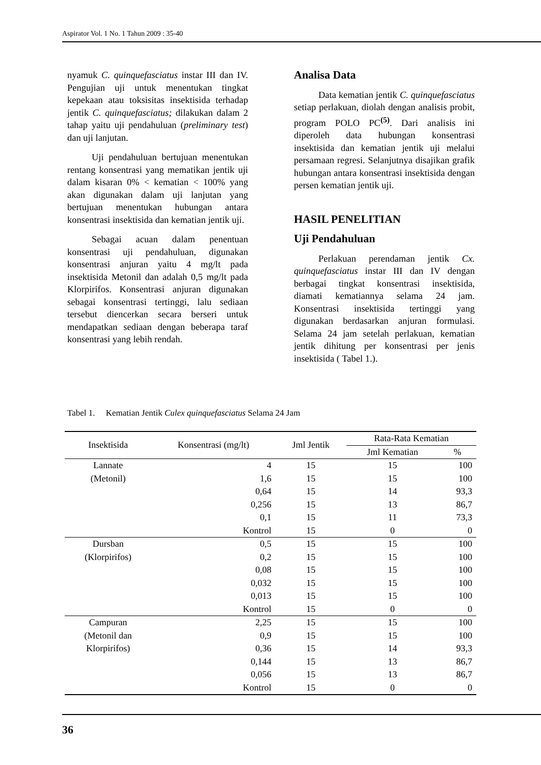Aspirator Vol. 1 No. 1 Tahun 2009 : 35-40
nyamuk C. quinquefasciatus instar III dan IV. Pengujian uji untuk menentukan tingkat kepekaan atau toksisitas insektisida terhadap jentik C. quinquefasciatus; dilakukan dalam 2 tahap yaitu uji pendahuluan (preliminary test) dan uji lanjutan.
Uji pendahuluan bertujuan menentukan rentang konsentrasi yang mematikan jentik uji dalam kisaran 0% < kematian < 100% yang akan digunakan dalam uji lanjutan yang bertujuan menentukan hubungan antara konsentrasi insektisida dan kematian jentik uji.
Sebagai acuan dalam penentuan konsentrasi uji pendahuluan, digunakan konsentrasi anjuran yaitu 4 mg/lt pada insektisida Metonil dan adalah 0,5 mg/lt pada Klorpirifos. Konsentrasi anjuran digunakan sebagai konsentrasi tertinggi, lalu sediaan tersebut diencerkan secara berseri untuk mendapatkan sediaan dengan beberapa taraf konsentrasi yang lebih rendah.
Analisa Data
Data kematian jentik C. quinquefasciatus setiap perlakuan, diolah dengan analisis probit, program POLO PC<sup>(5)</sup>. Dari analisis ini diperoleh data hubungan konsentrasi insektisida dan kematian jentik uji melalui persamaan regresi. Selanjutnya disajikan grafik hubungan antara konsentrasi insektisida dengan persen kematian jentik uji.
HASIL PENELITIAN
Uji Pendahuluan
Perlakuan perendaman jentik Cx. quinquefasciatus instar III dan IV dengan berbagai tingkat konsentrasi insektisida, diamati kematiannya selama 24 jam. Konsentrasi insektisida tertinggi yang digunakan berdasarkan anjuran formulasi. Selama 24 jam setelah perlakuan, kematian jentik dihitung per konsentrasi per jenis insektisida ( Tabel 1.).
Tabel 1. Kematian Jentik Culex quinquefasciatus Selama 24 Jam
| Insektisida | Konsentrasi (mg/lt) | Jml Jentik | Rata-Rata Kematian | |
| --- | --- | --- | --- | --- |
| | | | Jml Kematian | % |
| Lannate | 4 | 15 | 15 | 100 |
| (Metonil) | 1,6 | 15 | 15 | 100 |
| | 0,64 | 15 | 14 | 93,3 |
| | 0,256 | 15 | 13 | 86,7 |
| | 0,1 | 15 | 11 | 73,3 |
| | Kontrol | 15 | 0 | 0 |
| Dursban | 0,5 | 15 | 15 | 100 |
| (Klorpirifos) | 0,2 | 15 | 15 | 100 |
| | 0,08 | 15 | 15 | 100 |
| | 0,032 | 15 | 15 | 100 |
| | 0,013 | 15 | 15 | 100 |
| | Kontrol | 15 | 0 | 0 |
| Campuran | 2,25 | 15 | 15 | 100 |
| (Metonil dan | 0,9 | 15 | 15 | 100 |
| Klorpirifos) | 0,36 | 15 | 14 | 93,3 |
| | 0,144 | 15 | 13 | 86,7 |
| | 0,056 | 15 | 13 | 86,7 |
| | Kontrol | 15 | 0 | 0 |
36